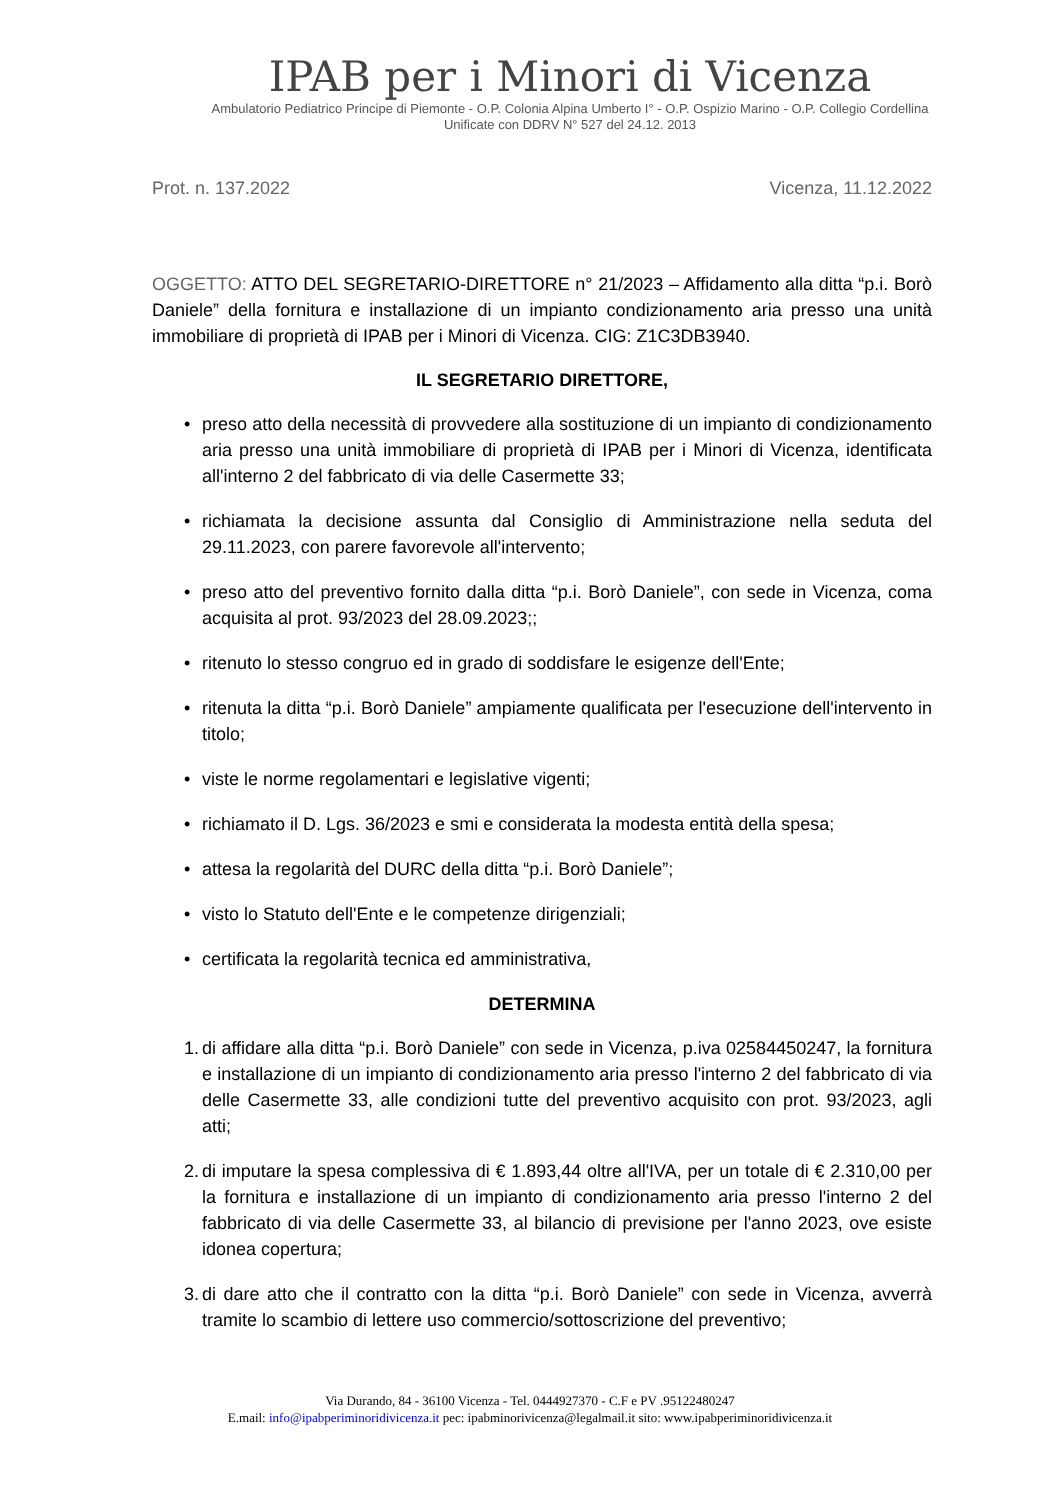IPAB per i Minori di Vicenza
Ambulatorio Pediatrico Principe di Piemonte - O.P. Colonia Alpina Umberto I° - O.P. Ospizio Marino - O.P. Collegio Cordellina
Unificate con DDRV N° 527 del 24.12. 2013
Prot. n. 137.2022 Vicenza, 11.12.2022
OGGETTO: ATTO DEL SEGRETARIO-DIRETTORE n° 21/2023 – Affidamento alla ditta “p.i. Borò Daniele” della fornitura e installazione di un impianto condizionamento aria presso una unità immobiliare di proprietà di IPAB per i Minori di Vicenza. CIG: Z1C3DB3940.
IL SEGRETARIO DIRETTORE,
• preso atto della necessità di provvedere alla sostituzione di un impianto di condizionamento aria presso una unità immobiliare di proprietà di IPAB per i Minori di Vicenza, identificata all'interno 2 del fabbricato di via delle Casermette 33;
• richiamata la decisione assunta dal Consiglio di Amministrazione nella seduta del 29.11.2023, con parere favorevole all'intervento;
• preso atto del preventivo fornito dalla ditta “p.i. Borò Daniele”, con sede in Vicenza, coma acquisita al prot. 93/2023 del 28.09.2023;;
• ritenuto lo stesso congruo ed in grado di soddisfare le esigenze dell'Ente;
• ritenuta la ditta “p.i. Borò Daniele” ampiamente qualificata per l'esecuzione dell'intervento in titolo;
• viste le norme regolamentari e legislative vigenti;
• richiamato il D. Lgs. 36/2023 e smi e considerata la modesta entità della spesa;
• attesa la regolarità del DURC della ditta “p.i. Borò Daniele”;
• visto lo Statuto dell'Ente e le competenze dirigenziali;
• certificata la regolarità tecnica ed amministrativa,
DETERMINA
1.
di affidare alla ditta “p.i. Borò Daniele” con sede in Vicenza, p.iva 02584450247, la fornitura e installazione di un impianto di condizionamento aria presso l'interno 2 del fabbricato di via delle Casermette 33, alle condizioni tutte del preventivo acquisito con prot. 93/2023, agli atti;
2.
di imputare la spesa complessiva di € 1.893,44 oltre all'IVA, per un totale di € 2.310,00 per la fornitura e installazione di un impianto di condizionamento aria presso l'interno 2 del fabbricato di via delle Casermette 33, al bilancio di previsione per l'anno 2023, ove esiste idonea copertura;
3.
di dare atto che il contratto con la ditta “p.i. Borò Daniele” con sede in Vicenza, avverrà tramite lo scambio di lettere uso commercio/sottoscrizione del preventivo;
Via Durando, 84 - 36100 Vicenza - Tel. 0444927370 - C.F e PV .95122480247
E.mail: info@ipabperiminoridivicenza.it pec: ipabminorivicenza@legalmail.it sito: www.ipabperiminoridivicenza.it